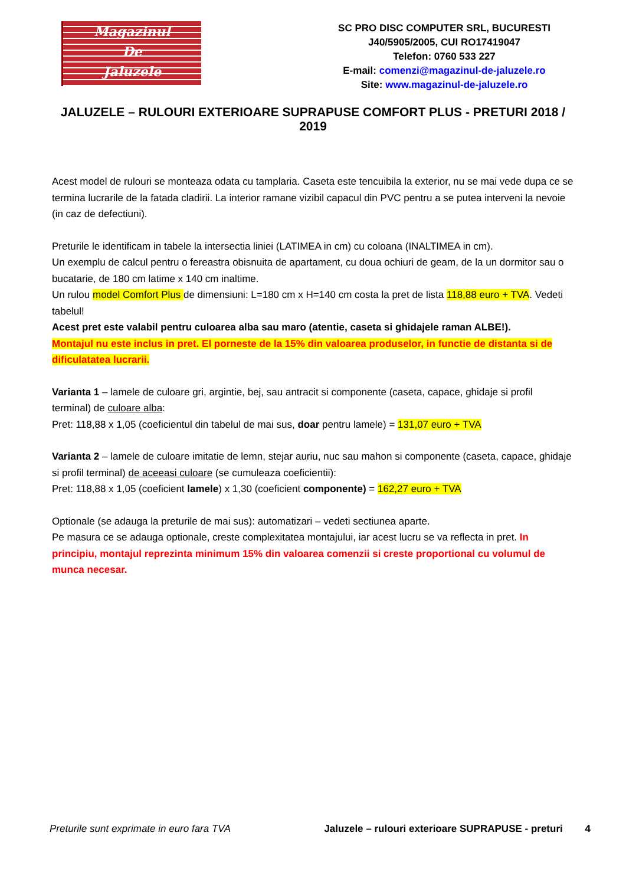Magazinul
De
Jaluzele
SC PRO DISC COMPUTER SRL, BUCURESTI
J40/5905/2005, CUI RO17419047
Telefon: 0760 533 227
E-mail: comenzi@magazinul-de-jaluzele.ro
Site: www.magazinul-de-jaluzele.ro
JALUZELE – RULOURI EXTERIOARE SUPRAPUSE COMFORT PLUS - PRETURI 2018 / 2019
Acest model de rulouri se monteaza odata cu tamplaria. Caseta este tencuibila la exterior, nu se mai vede dupa ce se termina lucrarile de la fatada cladirii. La interior ramane vizibil capacul din PVC pentru a se putea interveni la nevoie (in caz de defectiuni).
Preturile le identificam in tabele la intersectia liniei (LATIMEA in cm) cu coloana (INALTIMEA in cm).
Un exemplu de calcul pentru o fereastra obisnuita de apartament, cu doua ochiuri de geam, de la un dormitor sau o bucatarie, de 180 cm latime x 140 cm inaltime.
Un rulou model Comfort Plus de dimensiuni: L=180 cm x H=140 cm costa la pret de lista 118,88 euro + TVA. Vedeti tabelul!
Acest pret este valabil pentru culoarea alba sau maro (atentie, caseta si ghidajele raman ALBE!).
Montajul nu este inclus in pret. El porneste de la 15% din valoarea produselor, in functie de distanta si de dificulatatea lucrarii.
Varianta 1 – lamele de culoare gri, argintie, bej, sau antracit si componente (caseta, capace, ghidaje si profil terminal) de culoare alba:
Pret: 118,88 x 1,05 (coeficientul din tabelul de mai sus, doar pentru lamele) = 131,07 euro + TVA
Varianta 2 – lamele de culoare imitatie de lemn, stejar auriu, nuc sau mahon si componente (caseta, capace, ghidaje si profil terminal) de aceeasi culoare (se cumuleaza coeficientii):
Pret: 118,88 x 1,05 (coeficient lamele) x 1,30 (coeficient componente) = 162,27 euro + TVA
Optionale (se adauga la preturile de mai sus): automatizari – vedeti sectiunea aparte.
Pe masura ce se adauga optionale, creste complexitatea montajului, iar acest lucru se va reflecta in pret. In principiu, montajul reprezinta minimum 15% din valoarea comenzii si creste proportional cu volumul de munca necesar.
Preturile sunt exprimate in euro fara TVA Jaluzele – rulouri exterioare SUPRAPUSE - preturi 4